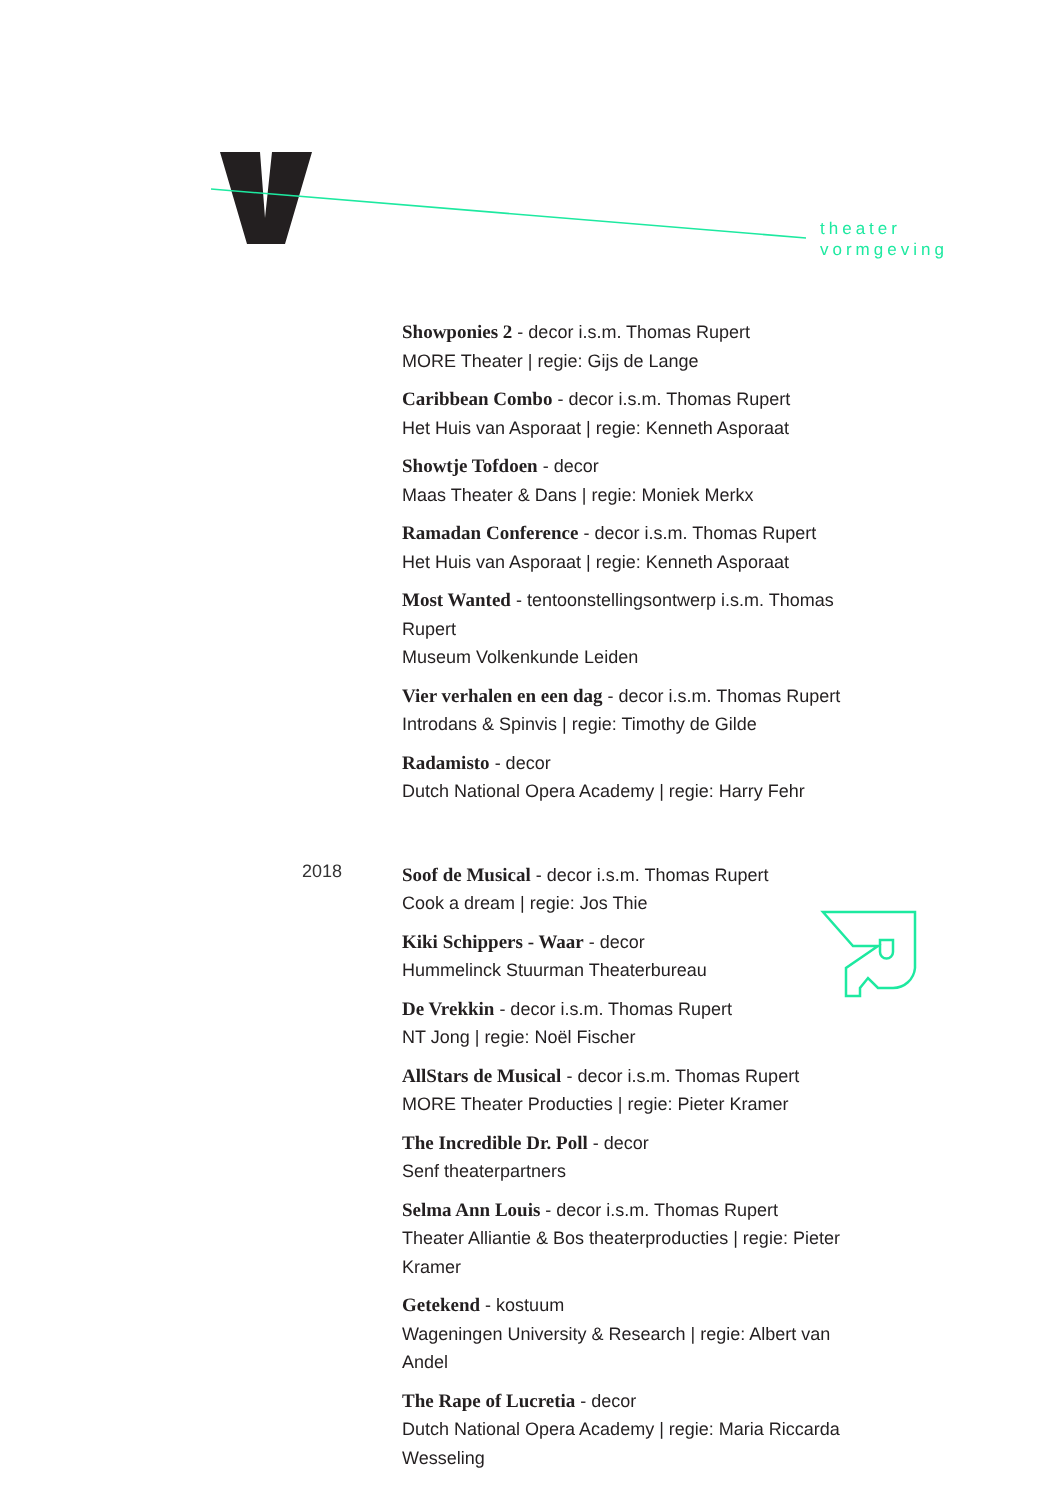theater
vormgeving
Showponies 2 - decor i.s.m. Thomas Rupert
MORE Theater | regie: Gijs de Lange
Caribbean Combo - decor i.s.m. Thomas Rupert
Het Huis van Asporaat | regie: Kenneth Asporaat
Showtje Tofdoen - decor
Maas Theater & Dans | regie: Moniek Merkx
Ramadan Conference - decor i.s.m. Thomas Rupert
Het Huis van Asporaat | regie: Kenneth Asporaat
Most Wanted - tentoonstellingsontwerp i.s.m. Thomas Rupert
Museum Volkenkunde Leiden
Vier verhalen en een dag - decor i.s.m. Thomas Rupert
Introdans & Spinvis | regie: Timothy de Gilde
Radamisto - decor
Dutch National Opera Academy | regie: Harry Fehr
2018
Soof de Musical - decor i.s.m. Thomas Rupert
Cook a dream | regie: Jos Thie
Kiki Schippers - Waar - decor
Hummelinck Stuurman Theaterbureau
De Vrekkin - decor i.s.m. Thomas Rupert
NT Jong | regie: Noël Fischer
AllStars de Musical - decor i.s.m. Thomas Rupert
MORE Theater Producties | regie: Pieter Kramer
The Incredible Dr. Poll - decor
Senf theaterpartners
Selma Ann Louis - decor i.s.m. Thomas Rupert
Theater Alliantie & Bos theaterproducties | regie: Pieter Kramer
Getekend - kostuum
Wageningen University & Research | regie: Albert van Andel
The Rape of Lucretia - decor
Dutch National Opera Academy | regie: Maria Riccarda Wesseling